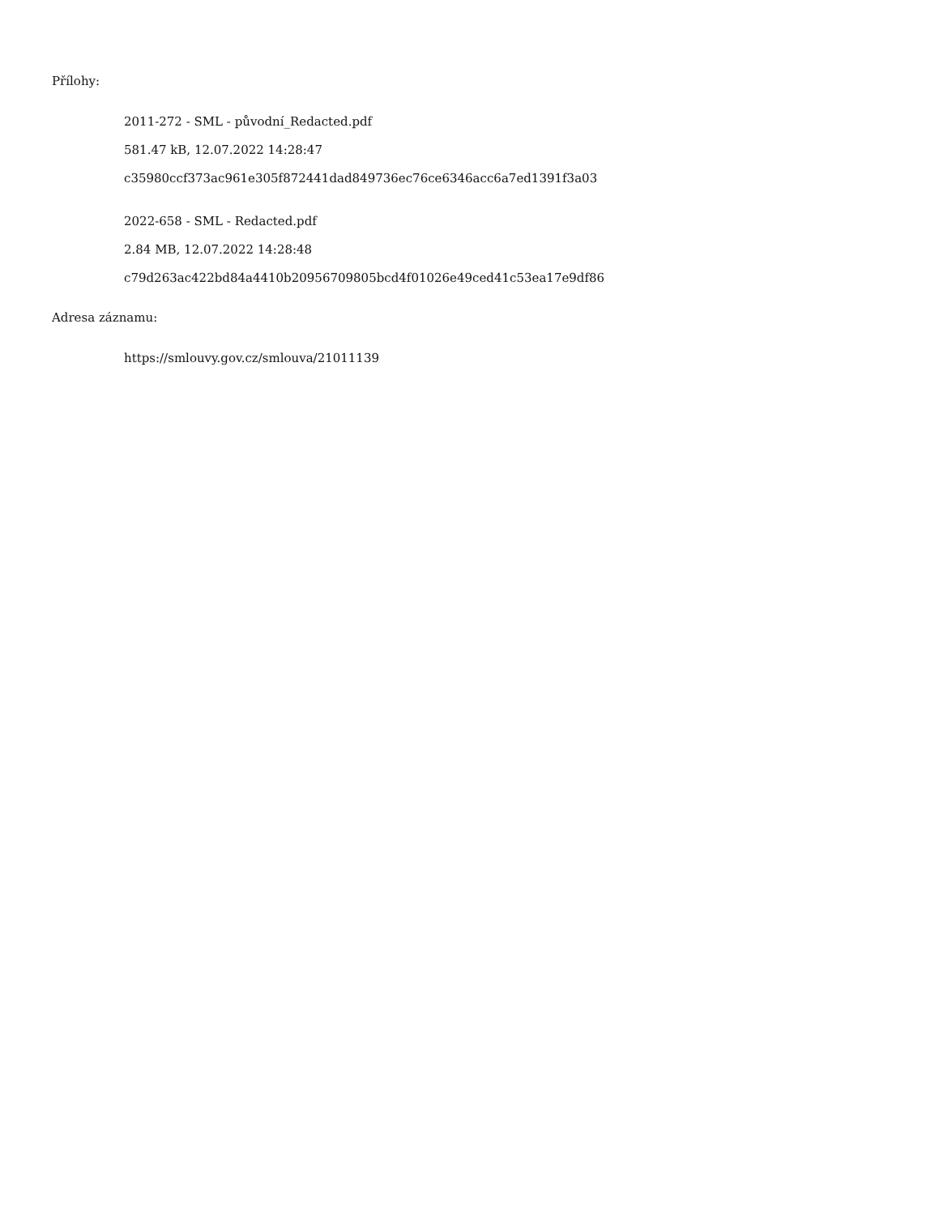Přílohy:
2011-272 - SML - původní_Redacted.pdf
581.47 kB, 12.07.2022 14:28:47
c35980ccf373ac961e305f872441dad849736ec76ce6346acc6a7ed1391f3a03
2022-658 - SML - Redacted.pdf
2.84 MB, 12.07.2022 14:28:48
c79d263ac422bd84a4410b20956709805bcd4f01026e49ced41c53ea17e9df86
Adresa záznamu:
https://smlouvy.gov.cz/smlouva/21011139